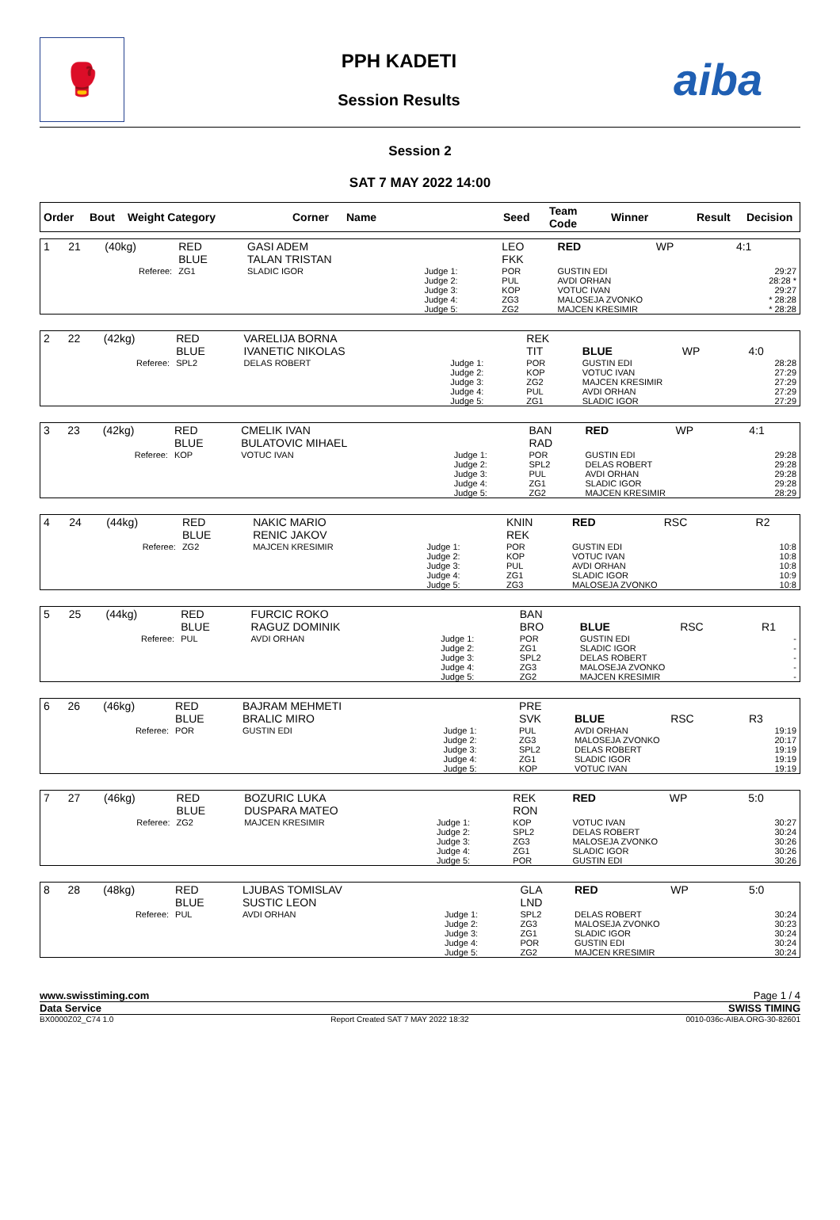🥊
PPH KADETI
Session Results
aiba
Session 2
SAT 7 MAY 2022 14:00
| Order | Bout | Weight Category | Corner | Name | Seed | Team Code | Winner | Result | Decision |
| --- | --- | --- | --- | --- | --- | --- | --- | --- | --- |
| 1 | 21 | (40kg) | RED BLUE | GASI ADEM TALAN TRISTAN | | LEO FKK | RED | WP | 4:1 |
| Referee: | | | ZG1 | SLADIC IGOR | Judge 1: Judge 2: Judge 3: Judge 4: Judge 5: | POR PUL KOP ZG3 ZG2 | GUSTIN EDI AVDI ORHAN VOTUC IVAN MALOSEJA ZVONKO MAJCEN KRESIMIR | | 29:27 28:28 * 29:27 * 28:28 * 28:28 |
| 2 | 22 | (42kg) | RED BLUE | VARELIJA BORNA IVANETIC NIKOLAS | | REK TIT | BLUE | WP | 4:0 |
| Referee: | | | SPL2 | DELAS ROBERT | Judge 1: Judge 2: Judge 3: Judge 4: Judge 5: | POR KOP ZG2 PUL ZG1 | GUSTIN EDI VOTUC IVAN MAJCEN KRESIMIR AVDI ORHAN SLADIC IGOR | | 28:28 27:29 27:29 27:29 27:29 |
| 3 | 23 | (42kg) | RED BLUE | CMELIK IVAN BULATOVIC MIHAEL | | BAN RAD | RED | WP | 4:1 |
| Referee: | | | KOP | VOTUC IVAN | Judge 1: Judge 2: Judge 3: Judge 4: Judge 5: | POR SPL2 PUL ZG1 ZG2 | GUSTIN EDI DELAS ROBERT AVDI ORHAN SLADIC IGOR MAJCEN KRESIMIR | | 29:28 29:28 29:28 29:28 28:29 |
| 4 | 24 | (44kg) | RED BLUE | NAKIC MARIO RENIC JAKOV | | KNIN REK | RED | RSC | R2 |
| Referee: | | | ZG2 | MAJCEN KRESIMIR | Judge 1: Judge 2: Judge 3: Judge 4: Judge 5: | POR KOP PUL ZG1 ZG3 | GUSTIN EDI VOTUC IVAN AVDI ORHAN SLADIC IGOR MALOSEJA ZVONKO | | 10:8 10:8 10:8 10:9 10:8 |
| 5 | 25 | (44kg) | RED BLUE | FURCIC ROKO RAGUZ DOMINIK | | BAN BRO | BLUE | RSC | R1 |
| Referee: | | | PUL | AVDI ORHAN | Judge 1: Judge 2: Judge 3: Judge 4: Judge 5: | POR ZG1 SPL2 ZG3 ZG2 | GUSTIN EDI SLADIC IGOR DELAS ROBERT MALOSEJA ZVONKO MAJCEN KRESIMIR | | - - - - - |
| 6 | 26 | (46kg) | RED BLUE | BAJRAM MEHMETI BRALIC MIRO | | PRE SVK | BLUE | RSC | R3 |
| Referee: | | | POR | GUSTIN EDI | Judge 1: Judge 2: Judge 3: Judge 4: Judge 5: | PUL ZG3 SPL2 ZG1 KOP | AVDI ORHAN MALOSEJA ZVONKO DELAS ROBERT SLADIC IGOR VOTUC IVAN | | 19:19 20:17 19:19 19:19 19:19 |
| 7 | 27 | (46kg) | RED BLUE | BOZURIC LUKA DUSPARA MATEO | | REK RON | RED | WP | 5:0 |
| Referee: | | | ZG2 | MAJCEN KRESIMIR | Judge 1: Judge 2: Judge 3: Judge 4: Judge 5: | KOP SPL2 ZG3 ZG1 POR | VOTUC IVAN DELAS ROBERT MALOSEJA ZVONKO SLADIC IGOR GUSTIN EDI | | 30:27 30:24 30:26 30:26 30:26 |
| 8 | 28 | (48kg) | RED BLUE | LJUBAS TOMISLAV SUSTIC LEON | | GLA LND | RED | WP | 5:0 |
| Referee: | | | PUL | AVDI ORHAN | Judge 1: Judge 2: Judge 3: Judge 4: Judge 5: | SPL2 ZG3 ZG1 POR ZG2 | DELAS ROBERT MALOSEJA ZVONKO SLADIC IGOR GUSTIN EDI MAJCEN KRESIMIR | | 30:24 30:23 30:24 30:24 30:24 |
www.swisstiming.com Page 1 / 4
Data Service SWISS TIMING
BX0000Z02_C74 1.0 Report Created SAT 7 MAY 2022 18:32 0010-036c-AIBA.ORG-30-82601